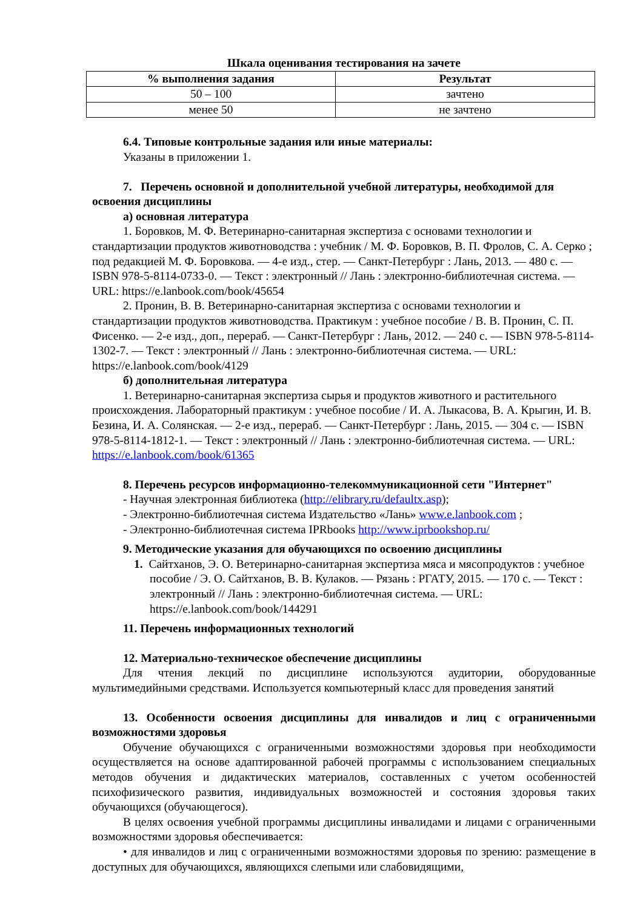Шкала оценивания тестирования на зачете
| % выполнения задания | Результат |
| --- | --- |
| 50 – 100 | зачтено |
| менее 50 | не зачтено |
6.4. Типовые контрольные задания или иные материалы:
Указаны в приложении 1.
7. Перечень основной и дополнительной учебной литературы, необходимой для освоения дисциплины
а) основная литература
1. Боровков, М. Ф. Ветеринарно-санитарная экспертиза с основами технологии и стандартизации продуктов животноводства : учебник / М. Ф. Боровков, В. П. Фролов, С. А. Серко ; под редакцией М. Ф. Боровкова. — 4-е изд., стер. — Санкт-Петербург : Лань, 2013. — 480 с. — ISBN 978-5-8114-0733-0. — Текст : электронный // Лань : электронно-библиотечная система. — URL: https://e.lanbook.com/book/45654
2. Пронин, В. В. Ветеринарно-санитарная экспертиза с основами технологии и стандартизации продуктов животноводства. Практикум : учебное пособие / В. В. Пронин, С. П. Фисенко. — 2-е изд., доп., перераб. — Санкт-Петербург : Лань, 2012. — 240 с. — ISBN 978-5-8114-1302-7. — Текст : электронный // Лань : электронно-библиотечная система. — URL: https://e.lanbook.com/book/4129
б) дополнительная литература
1. Ветеринарно-санитарная экспертиза сырья и продуктов животного и растительного происхождения. Лабораторный практикум : учебное пособие / И. А. Лыкасова, В. А. Крыгин, И. В. Безина, И. А. Солянская. — 2-е изд., перераб. — Санкт-Петербург : Лань, 2015. — 304 с. — ISBN 978-5-8114-1812-1. — Текст : электронный // Лань : электронно-библиотечная система. — URL: https://e.lanbook.com/book/61365
8. Перечень ресурсов информационно-телекоммуникационной сети "Интернет"
- Научная электронная библиотека (http://elibrary.ru/defaultx.asp);
- Электронно-библиотечная система Издательство «Лань» www.e.lanbook.com ;
- Электронно-библиотечная система IPRbooks http://www.iprbookshop.ru/
9. Методические указания для обучающихся по освоению дисциплины
1. Сайтханов, Э. О. Ветеринарно-санитарная экспертиза мяса и мясопродуктов : учебное пособие / Э. О. Сайтханов, В. В. Кулаков. — Рязань : РГАТУ, 2015. — 170 с. — Текст : электронный // Лань : электронно-библиотечная система. — URL: https://e.lanbook.com/book/144291
11. Перечень информационных технологий
12. Материально-техническое обеспечение дисциплины
Для чтения лекций по дисциплине используются аудитории, оборудованные мультимедийными средствами. Используется компьютерный класс для проведения занятий
13. Особенности освоения дисциплины для инвалидов и лиц с ограниченными возможностями здоровья
Обучение обучающихся с ограниченными возможностями здоровья при необходимости осуществляется на основе адаптированной рабочей программы с использованием специальных методов обучения и дидактических материалов, составленных с учетом особенностей психофизического развития, индивидуальных возможностей и состояния здоровья таких обучающихся (обучающегося).
В целях освоения учебной программы дисциплины инвалидами и лицами с ограниченными возможностями здоровья обеспечивается:
• для инвалидов и лиц с ограниченными возможностями здоровья по зрению: размещение в доступных для обучающихся, являющихся слепыми или слабовидящими,